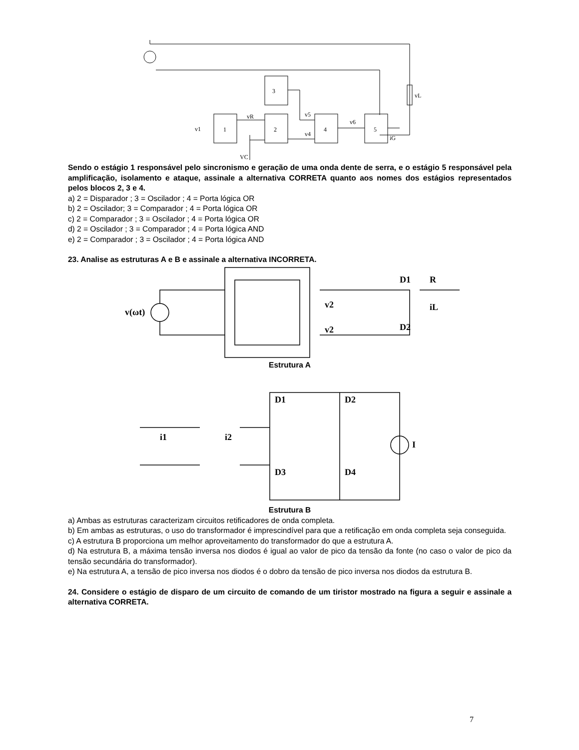3
1
2
4
5
vL
v1
vR
v5
v4
v6
iG
VC
Sendo o estágio 1 responsável pelo sincronismo e geração de uma onda dente de serra, e o estágio 5 responsável pela amplificação, isolamento e ataque, assinale a alternativa CORRETA quanto aos nomes dos estágios representados pelos blocos 2, 3 e 4.
a) 2 = Disparador ; 3 = Oscilador ; 4 = Porta lógica OR
b) 2 = Oscilador; 3 = Comparador ; 4 = Porta lógica OR
c) 2 = Comparador ; 3 = Oscilador ; 4 = Porta lógica OR
d) 2 = Oscilador ; 3 = Comparador ; 4 = Porta lógica AND
e) 2 = Comparador ; 3 = Oscilador ; 4 = Porta lógica AND
23. Analise as estruturas A e B e assinale a alternativa INCORRETA.
v(ωt)
D1
R
iL
v2
v2
D2
Estrutura A
D1
D2
D3
D4
i1
i2
I
Estrutura B
a) Ambas as estruturas caracterizam circuitos retificadores de onda completa.
b) Em ambas as estruturas, o uso do transformador é imprescindível para que a retificação em onda completa seja conseguida.
c) A estrutura B proporciona um melhor aproveitamento do transformador do que a estrutura A.
d) Na estrutura B, a máxima tensão inversa nos diodos é igual ao valor de pico da tensão da fonte (no caso o valor de pico da tensão secundária do transformador).
e) Na estrutura A, a tensão de pico inversa nos diodos é o dobro da tensão de pico inversa nos diodos da estrutura B.
24. Considere o estágio de disparo de um circuito de comando de um tiristor mostrado na figura a seguir e assinale a alternativa CORRETA.
7